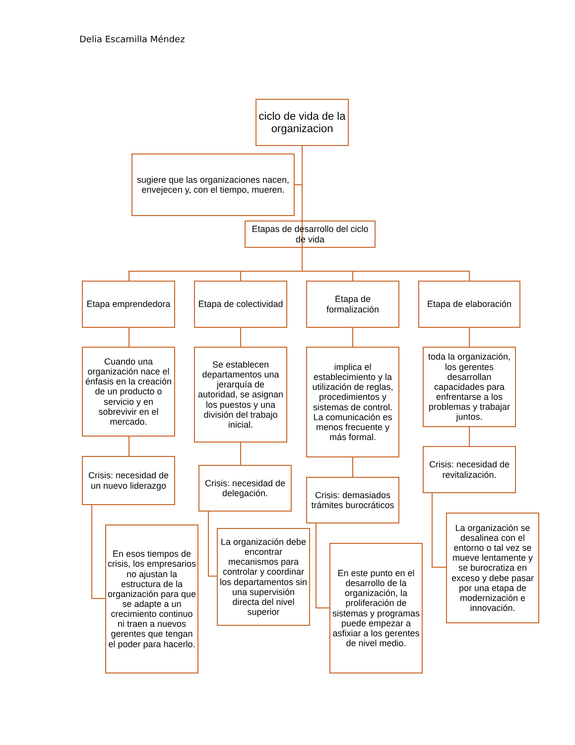Delia Escamilla Méndez
ciclo de vida de la organizacion
sugiere que las organizaciones nacen, envejecen y, con el tiempo, mueren.
Etapas de desarrollo del ciclo de vida
Etapa emprendedora
Etapa de colectividad
Etapa de formalización
Etapa de elaboración
Cuando una organización nace el énfasis en la creación de un producto o servicio y en sobrevivir en el mercado.
Se establecen departamentos una jerarquía de autoridad, se asignan los puestos y una división del trabajo inicial.
implica el establecimiento y la utilización de reglas, procedimientos y sistemas de control. La comunicación es menos frecuente y más formal.
toda la organización, los gerentes desarrollan capacidades para enfrentarse a los problemas y trabajar juntos.
Crisis: necesidad de un nuevo liderazgo
Crisis: necesidad de delegación.
Crisis: demasiados trámites burocráticos
Crisis: necesidad de revitalización.
En esos tiempos de crisis, los empresarios no ajustan la estructura de la organización para que se adapte a un crecimiento continuo ni traen a nuevos gerentes que tengan el poder para hacerlo.
La organización debe encontrar mecanismos para controlar y coordinar los departamentos sin una supervisión directa del nivel superior
En este punto en el desarrollo de la organización, la proliferación de sistemas y programas puede empezar a asfixiar a los gerentes de nivel medio.
La organización se desalinea con el entorno o tal vez se mueve lentamente y se burocratiza en exceso y debe pasar por una etapa de modernización e innovación.